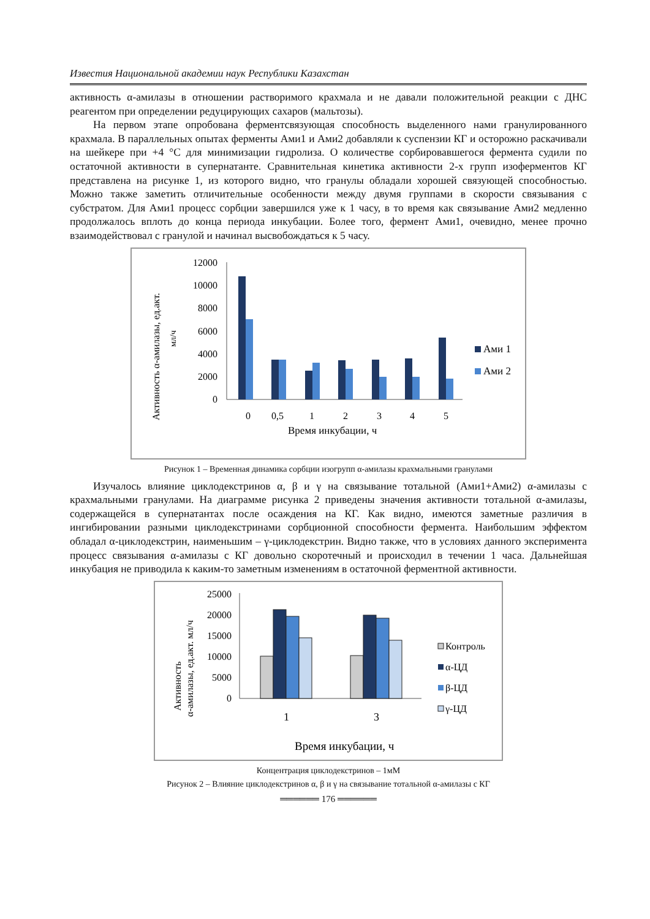Известия Национальной академии наук Республики Казахстан
активность α-амилазы в отношении растворимого крахмала и не давали положительной реакции с ДНС реагентом при определении редуцирующих сахаров (мальтозы).
На первом этапе опробована ферментсвязующая способность выделенного нами гранулированного крахмала. В параллельных опытах ферменты Ами1 и Ами2 добавляли к суспензии КГ и осторожно раскачивали на шейкере при +4 °С для минимизации гидролиза. О количестве сорбировавшегося фермента судили по остаточной активности в супернатанте. Сравнительная кинетика активности 2-х групп изоферментов КГ представлена на рисунке 1, из которого видно, что гранулы обладали хорошей связующей способностью. Можно также заметить отличительные особенности между двумя группами в скорости связывания с субстратом. Для Ами1 процесс сорбции завершился уже к 1 часу, в то время как связывание Ами2 медленно продолжалось вплоть до конца периода инкубации. Более того, фермент Ами1, очевидно, менее прочно взаимодействовал с гранулой и начинал высвобождаться к 5 часу.
Активность α-амилазы, ед.акт.
мл/ч
12000
10000
8000
6000
4000
2000
0
0
0,5
1
2
3
4
5
Время инкубации, ч
Ами 1
Ами 2
Рисунок 1 – Временная динамика сорбции изогрупп α-амилазы крахмальными гранулами
Изучалось влияние циклодекстринов α, β и γ на связывание тотальной (Ами1+Ами2) α-амилазы с крахмальными гранулами. На диаграмме рисунка 2 приведены значения активности тотальной α-амилазы, содержащейся в супернатантах после осаждения на КГ. Как видно, имеются заметные различия в ингибировании разными циклодекстринами сорбционной способности фермента. Наибольшим эффектом обладал α-циклодекстрин, наименьшим – γ-циклодекстрин. Видно также, что в условиях данного эксперимента процесс связывания α-амилазы с КГ довольно скоротечный и происходил в течении 1 часа. Дальнейшая инкубация не приводила к каким-то заметным изменениям в остаточной ферментной активности.
Активность
α-амилазы, ед.акт. мл/ч
25000
20000
15000
10000
5000
0
1
3
Время инкубации, ч
Контроль
α-ЦД
β-ЦД
γ-ЦД
Концентрация циклодекстринов – 1мМ
Рисунок 2 – Влияние циклодекстринов α, β и γ на связывание тотальной α-амилазы с КГ
══════ 176 ══════